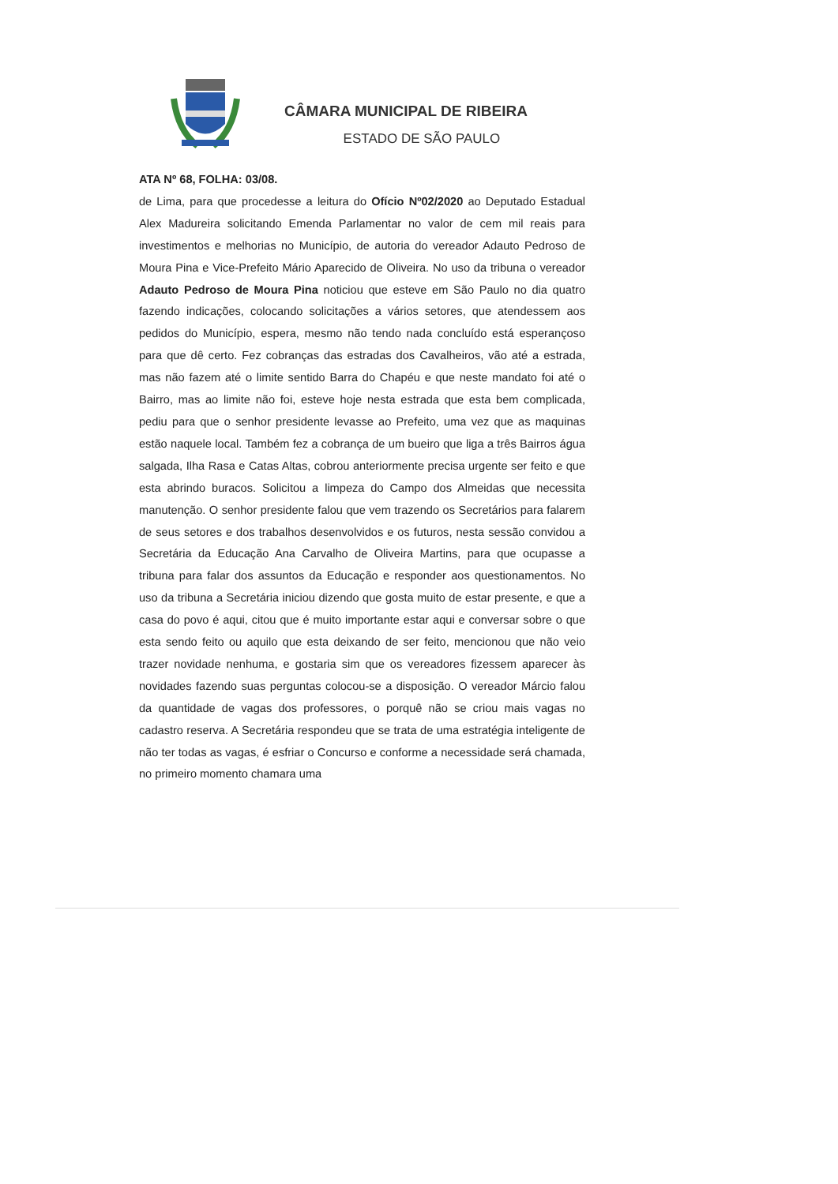CÂMARA MUNICIPAL DE RIBEIRA
ESTADO DE SÃO PAULO
ATA Nº 68, FOLHA: 03/08.
de Lima, para que procedesse a leitura do Ofício Nº02/2020 ao Deputado Estadual Alex Madureira solicitando Emenda Parlamentar no valor de cem mil reais para investimentos e melhorias no Município, de autoria do vereador Adauto Pedroso de Moura Pina e Vice-Prefeito Mário Aparecido de Oliveira. No uso da tribuna o vereador Adauto Pedroso de Moura Pina noticiou que esteve em São Paulo no dia quatro fazendo indicações, colocando solicitações a vários setores, que atendessem aos pedidos do Município, espera, mesmo não tendo nada concluído está esperançoso para que dê certo. Fez cobranças das estradas dos Cavalheiros, vão até a estrada, mas não fazem até o limite sentido Barra do Chapéu e que neste mandato foi até o Bairro, mas ao limite não foi, esteve hoje nesta estrada que esta bem complicada, pediu para que o senhor presidente levasse ao Prefeito, uma vez que as maquinas estão naquele local. Também fez a cobrança de um bueiro que liga a três Bairros água salgada, Ilha Rasa e Catas Altas, cobrou anteriormente precisa urgente ser feito e que esta abrindo buracos. Solicitou a limpeza do Campo dos Almeidas que necessita manutenção. O senhor presidente falou que vem trazendo os Secretários para falarem de seus setores e dos trabalhos desenvolvidos e os futuros, nesta sessão convidou a Secretária da Educação Ana Carvalho de Oliveira Martins, para que ocupasse a tribuna para falar dos assuntos da Educação e responder aos questionamentos. No uso da tribuna a Secretária iniciou dizendo que gosta muito de estar presente, e que a casa do povo é aqui, citou que é muito importante estar aqui e conversar sobre o que esta sendo feito ou aquilo que esta deixando de ser feito, mencionou que não veio trazer novidade nenhuma, e gostaria sim que os vereadores fizessem aparecer às novidades fazendo suas perguntas colocou-se a disposição. O vereador Márcio falou da quantidade de vagas dos professores, o porquê não se criou mais vagas no cadastro reserva. A Secretária respondeu que se trata de uma estratégia inteligente de não ter todas as vagas, é esfriar o Concurso e conforme a necessidade será chamada, no primeiro momento chamara uma